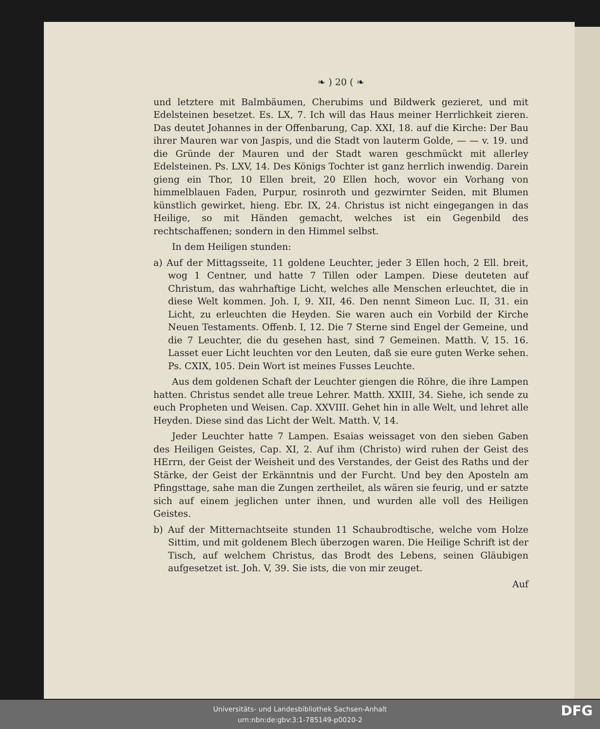❧ ) 20 ( ❧
und letztere mit Balmbäumen, Cherubims und Bildwerk gezieret, und mit Edelsteinen besetzet. Es. LX, 7. Ich will das Haus meiner Herrlichkeit zieren. Das deutet Johannes in der Offenbarung, Cap. XXI, 18. auf die Kirche: Der Bau ihrer Mauren war von Jaspis, und die Stadt von lauterm Golde, — — v. 19. und die Gründe der Mauren und der Stadt waren geschmückt mit allerley Edelsteinen. Ps. LXV, 14. Des Königs Tochter ist ganz herrlich inwendig. Darein gieng ein Thor, 10 Ellen breit, 20 Ellen hoch, wovor ein Vorhang von himmelblauen Faden, Purpur, rosinroth und gezwirnter Seiden, mit Blumen künstlich gewirket, hieng. Ebr. IX, 24. Christus ist nicht eingegangen in das Heilige, so mit Händen gemacht, welches ist ein Gegenbild des rechtschaffenen; sondern in den Himmel selbst.
In dem Heiligen stunden:
a) Auf der Mittagsseite, 11 goldene Leuchter, jeder 3 Ellen hoch, 2 Ell. breit, wog 1 Centner, und hatte 7 Tillen oder Lampen. Diese deuteten auf Christum, das wahrhaftige Licht, welches alle Menschen erleuchtet, die in diese Welt kommen. Joh. I, 9. XII, 46. Den nennt Simeon Luc. II, 31. ein Licht, zu erleuchten die Heyden. Sie waren auch ein Vorbild der Kirche Neuen Testaments. Offenb. I, 12. Die 7 Sterne sind Engel der Gemeine, und die 7 Leuchter, die du gesehen hast, sind 7 Gemeinen. Matth. V, 15. 16. Lasset euer Licht leuchten vor den Leuten, daß sie eure guten Werke sehen. Ps. CXIX, 105. Dein Wort ist meines Fusses Leuchte.
Aus dem goldenen Schaft der Leuchter giengen die Röhre, die ihre Lampen hatten. Christus sendet alle treue Lehrer. Matth. XXIII, 34. Siehe, ich sende zu euch Propheten und Weisen. Cap. XXVIII. Gehet hin in alle Welt, und lehret alle Heyden. Diese sind das Licht der Welt. Matth. V, 14.
Jeder Leuchter hatte 7 Lampen. Esaias weissaget von den sieben Gaben des Heiligen Geistes, Cap. XI, 2. Auf ihm (Christo) wird ruhen der Geist des HErrn, der Geist der Weisheit und des Verstandes, der Geist des Raths und der Stärke, der Geist der Erkänntnis und der Furcht. Und bey den Aposteln am Pfingsttage, sahe man die Zungen zertheilet, als wären sie feurig, und er satzte sich auf einem jeglichen unter ihnen, und wurden alle voll des Heiligen Geistes.
b) Auf der Mitternachtseite stunden 11 Schaubrodtische, welche vom Holze Sittim, und mit goldenem Blech überzogen waren. Die Heilige Schrift ist der Tisch, auf welchem Christus, das Brodt des Lebens, seinen Gläubigen aufgesetzet ist. Joh. V, 39. Sie ists, die von mir zeuget.
Auf
Universitäts- und Landesbibliothek Sachsen-Anhalt
urn:nbn:de:gbv:3:1-785149-p0020-2
DFG